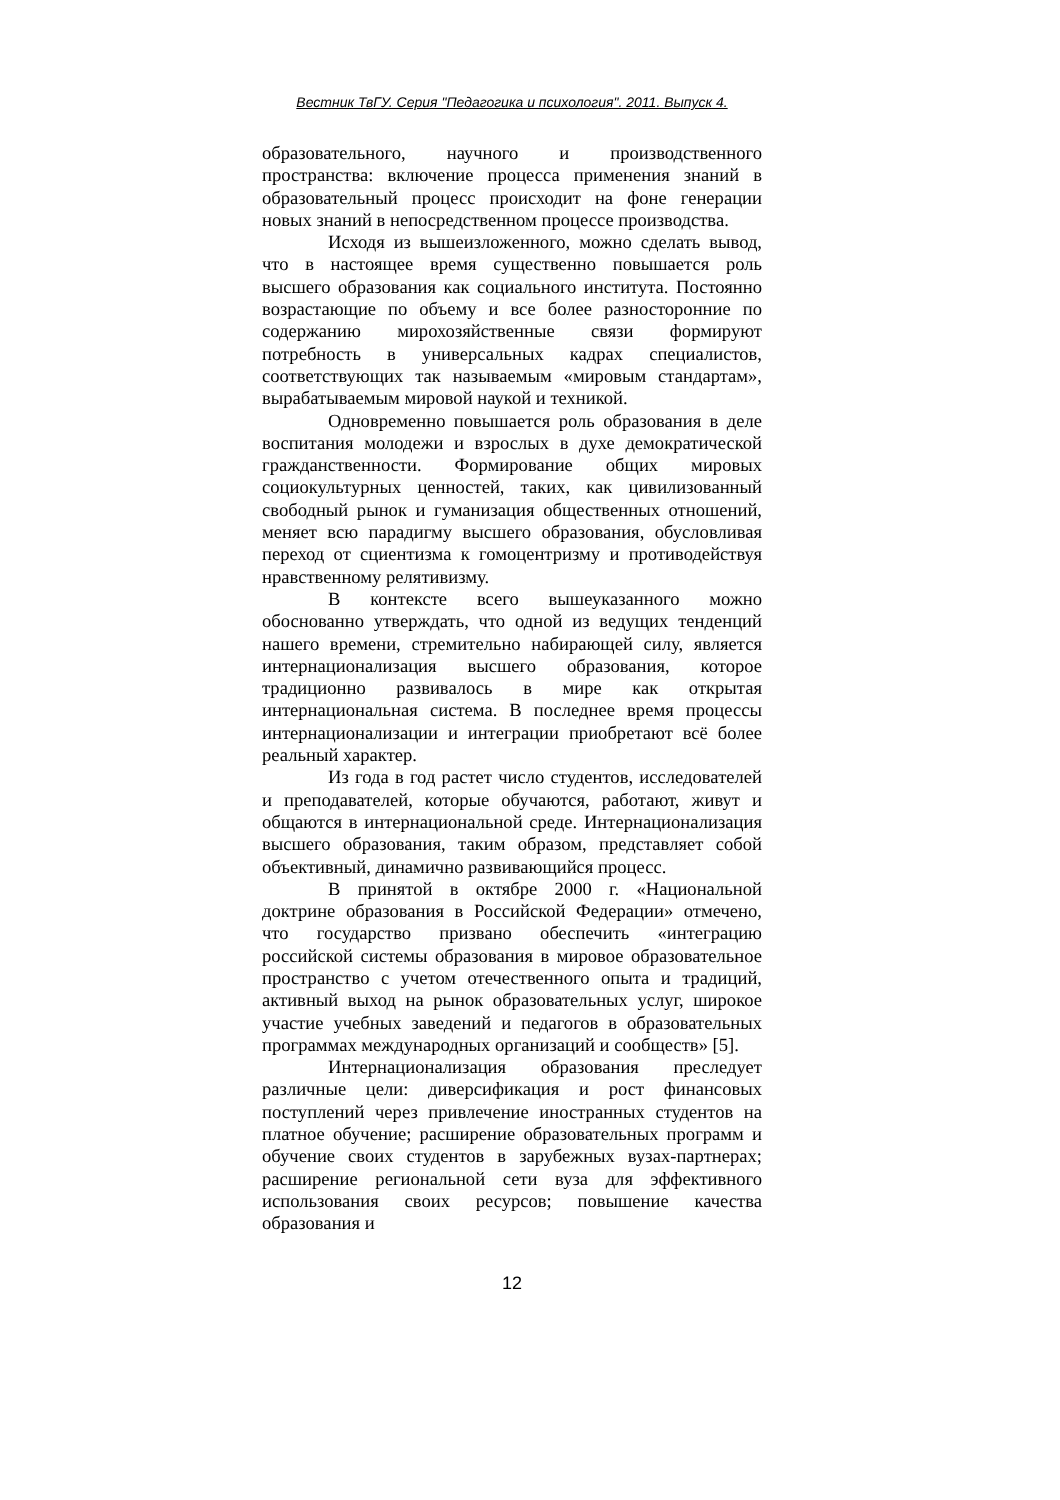Вестник ТвГУ. Серия "Педагогика и психология". 2011. Выпуск 4.
образовательного, научного и производственного пространства: включение процесса применения знаний в образовательный процесс происходит на фоне генерации новых знаний в непосредственном процессе производства.
Исходя из вышеизложенного, можно сделать вывод, что в настоящее время существенно повышается роль высшего образования как социального института. Постоянно возрастающие по объему и все более разносторонние по содержанию мирохозяйственные связи формируют потребность в универсальных кадрах специалистов, соответствующих так называемым «мировым стандартам», вырабатываемым мировой наукой и техникой.
Одновременно повышается роль образования в деле воспитания молодежи и взрослых в духе демократической гражданственности. Формирование общих мировых социокультурных ценностей, таких, как цивилизованный свободный рынок и гуманизация общественных отношений, меняет всю парадигму высшего образования, обусловливая переход от сциентизма к гомоцентризму и противодействуя нравственному релятивизму.
В контексте всего вышеуказанного можно обоснованно утверждать, что одной из ведущих тенденций нашего времени, стремительно набирающей силу, является интернационализация высшего образования, которое традиционно развивалось в мире как открытая интернациональная система. В последнее время процессы интернационализации и интеграции приобретают всё более реальный характер.
Из года в год растет число студентов, исследователей и преподавателей, которые обучаются, работают, живут и общаются в интернациональной среде. Интернационализация высшего образования, таким образом, представляет собой объективный, динамично развивающийся процесс.
В принятой в октябре 2000 г. «Национальной доктрине образования в Российской Федерации» отмечено, что государство призвано обеспечить «интеграцию российской системы образования в мировое образовательное пространство с учетом отечественного опыта и традиций, активный выход на рынок образовательных услуг, широкое участие учебных заведений и педагогов в образовательных программах международных организаций и сообществ» [5].
Интернационализация образования преследует различные цели: диверсификация и рост финансовых поступлений через привлечение иностранных студентов на платное обучение; расширение образовательных программ и обучение своих студентов в зарубежных вузах-партнерах; расширение региональной сети вуза для эффективного использования своих ресурсов; повышение качества образования и
12